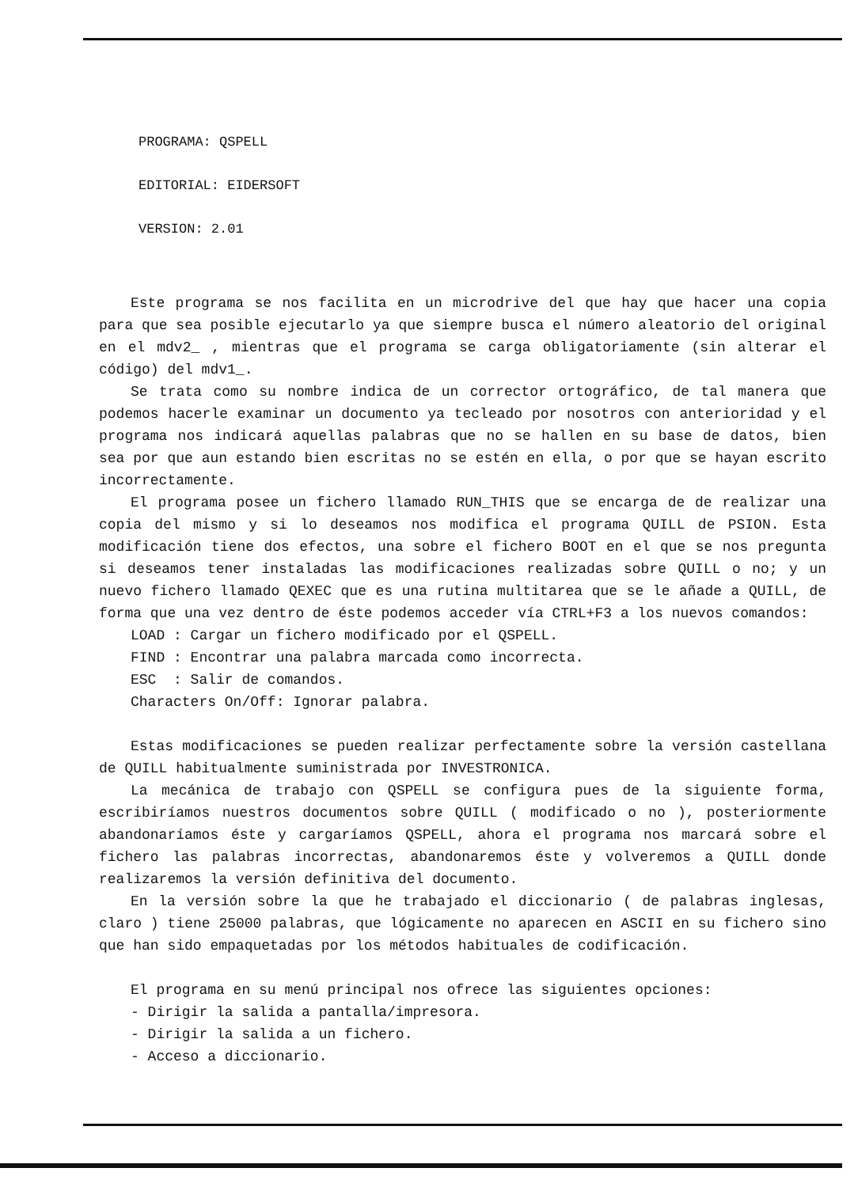PROGRAMA: QSPELL
EDITORIAL: EIDERSOFT
VERSION: 2.01
Este programa se nos facilita en un microdrive del que hay que hacer una copia para que sea posible ejecutarlo ya que siempre busca el número aleatorio del original en el mdv2_ , mientras que el programa se carga obligatoriamente (sin alterar el código) del mdv1_.
Se trata como su nombre indica de un corrector ortográfico, de tal manera que podemos hacerle examinar un documento ya tecleado por nosotros con anterioridad y el programa nos indicará aquellas palabras que no se hallen en su base de datos, bien sea por que aun estando bien escritas no se estén en ella, o por que se hayan escrito incorrectamente.
El programa posee un fichero llamado RUN_THIS que se encarga de de realizar una copia del mismo y si lo deseamos nos modifica el programa QUILL de PSION. Esta modificación tiene dos efectos, una sobre el fichero BOOT en el que se nos pregunta si deseamos tener instaladas las modificaciones realizadas sobre QUILL o no; y un nuevo fichero llamado QEXEC que es una rutina multitarea que se le añade a QUILL, de forma que una vez dentro de éste podemos acceder vía CTRL+F3 a los nuevos comandos:
LOAD : Cargar un fichero modificado por el QSPELL.
FIND : Encontrar una palabra marcada como incorrecta.
ESC : Salir de comandos.
Characters On/Off: Ignorar palabra.
Estas modificaciones se pueden realizar perfectamente sobre la versión castellana de QUILL habitualmente suministrada por INVESTRONICA.
La mecánica de trabajo con QSPELL se configura pues de la siguiente forma, escribiríamos nuestros documentos sobre QUILL ( modificado o no ), posteriormente abandonaríamos éste y cargaríamos QSPELL, ahora el programa nos marcará sobre el fichero las palabras incorrectas, abandonaremos éste y volveremos a QUILL donde realizaremos la versión definitiva del documento.
En la versión sobre la que he trabajado el diccionario ( de palabras inglesas, claro ) tiene 25000 palabras, que lógicamente no aparecen en ASCII en su fichero sino que han sido empaquetadas por los métodos habituales de codificación.
El programa en su menú principal nos ofrece las siguientes opciones:
- Dirigir la salida a pantalla/impresora.
- Dirigir la salida a un fichero.
- Acceso a diccionario.